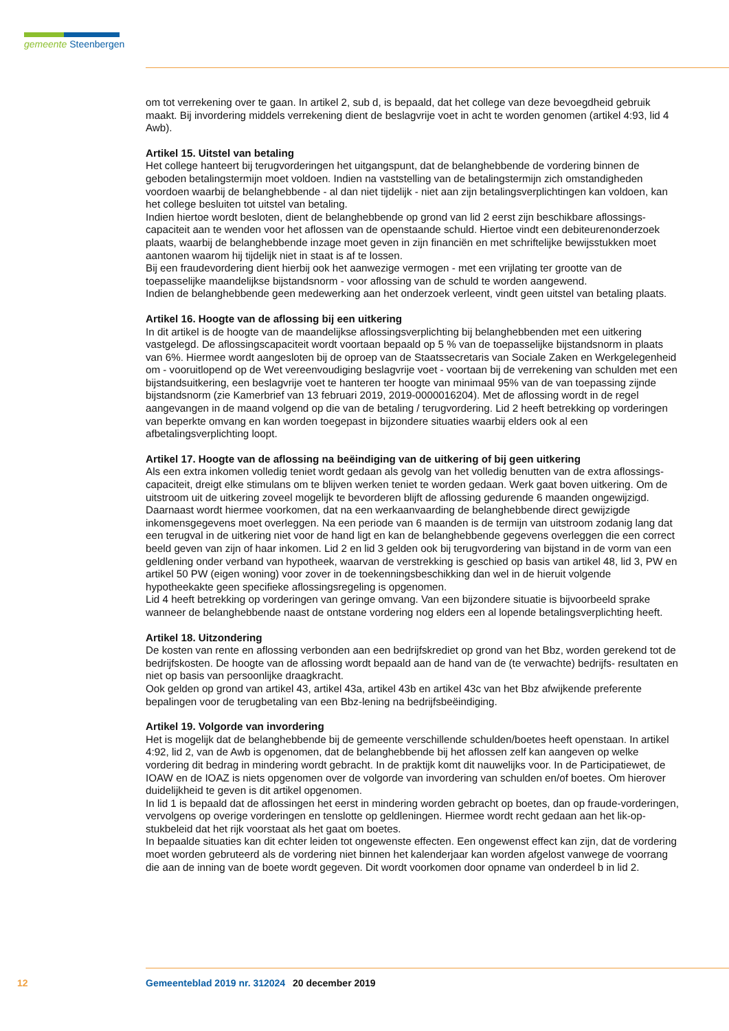gemeente Steenbergen
om tot verrekening over te gaan. In artikel 2, sub d, is bepaald, dat het college van deze bevoegdheid gebruik maakt. Bij invordering middels verrekening dient de beslagvrije voet in acht te worden genomen (artikel 4:93, lid 4 Awb).
Artikel 15. Uitstel van betaling
Het college hanteert bij terugvorderingen het uitgangspunt, dat de belanghebbende de vordering binnen de geboden betalingstermijn moet voldoen. Indien na vaststelling van de betalingstermijn zich omstandigheden voordoen waarbij de belanghebbende - al dan niet tijdelijk - niet aan zijn betalingsverplichtingen kan voldoen, kan het college besluiten tot uitstel van betaling.
Indien hiertoe wordt besloten, dient de belanghebbende op grond van lid 2 eerst zijn beschikbare aflossings-capaciteit aan te wenden voor het aflossen van de openstaande schuld. Hiertoe vindt een debiteurenonderzoek plaats, waarbij de belanghebbende inzage moet geven in zijn financiën en met schriftelijke bewijsstukken moet aantonen waarom hij tijdelijk niet in staat is af te lossen.
Bij een fraudevordering dient hierbij ook het aanwezige vermogen - met een vrijlating ter grootte van de toepasselijke maandelijkse bijstandsnorm - voor aflossing van de schuld te worden aangewend.
Indien de belanghebbende geen medewerking aan het onderzoek verleent, vindt geen uitstel van betaling plaats.
Artikel 16. Hoogte van de aflossing bij een uitkering
In dit artikel is de hoogte van de maandelijkse aflossingsverplichting bij belanghebbenden met een uitkering vastgelegd. De aflossingscapaciteit wordt voortaan bepaald op 5 % van de toepasselijke bijstandsnorm in plaats van 6%. Hiermee wordt aangesloten bij de oproep van de Staatssecretaris van Sociale Zaken en Werkgelegenheid om - vooruitlopend op de Wet vereenvoudiging beslagvrije voet - voortaan bij de verrekening van schulden met een bijstandsuitkering, een beslagvrije voet te hanteren ter hoogte van minimaal 95% van de van toepassing zijnde bijstandsnorm (zie Kamerbrief van 13 februari 2019, 2019-0000016204). Met de aflossing wordt in de regel aangevangen in de maand volgend op die van de betaling / terugvordering. Lid 2 heeft betrekking op vorderingen van beperkte omvang en kan worden toegepast in bijzondere situaties waarbij elders ook al een afbetalingsverplichting loopt.
Artikel 17. Hoogte van de aflossing na beëindiging van de uitkering of bij geen uitkering
Als een extra inkomen volledig teniet wordt gedaan als gevolg van het volledig benutten van de extra aflossings-capaciteit, dreigt elke stimulans om te blijven werken teniet te worden gedaan. Werk gaat boven uitkering. Om de uitstroom uit de uitkering zoveel mogelijk te bevorderen blijft de aflossing gedurende 6 maanden ongewijzigd. Daarnaast wordt hiermee voorkomen, dat na een werkaanvaarding de belanghebbende direct gewijzigde inkomensgegevens moet overleggen. Na een periode van 6 maanden is de termijn van uitstroom zodanig lang dat een terugval in de uitkering niet voor de hand ligt en kan de belanghebbende gegevens overleggen die een correct beeld geven van zijn of haar inkomen. Lid 2 en lid 3 gelden ook bij terugvordering van bijstand in de vorm van een geldlening onder verband van hypotheek, waarvan de verstrekking is geschied op basis van artikel 48, lid 3, PW en artikel 50 PW (eigen woning) voor zover in de toekenningsbeschikking dan wel in de hieruit volgende hypotheekakte geen specifieke aflossingsregeling is opgenomen.
Lid 4 heeft betrekking op vorderingen van geringe omvang. Van een bijzondere situatie is bijvoorbeeld sprake wanneer de belanghebbende naast de ontstane vordering nog elders een al lopende betalingsverplichting heeft.
Artikel 18. Uitzondering
De kosten van rente en aflossing verbonden aan een bedrijfskrediet op grond van het Bbz, worden gerekend tot de bedrijfskosten. De hoogte van de aflossing wordt bepaald aan de hand van de (te verwachte) bedrijfs- resultaten en niet op basis van persoonlijke draagkracht.
Ook gelden op grond van artikel 43, artikel 43a, artikel 43b en artikel 43c van het Bbz afwijkende preferente bepalingen voor de terugbetaling van een Bbz-lening na bedrijfsbeëindiging.
Artikel 19. Volgorde van invordering
Het is mogelijk dat de belanghebbende bij de gemeente verschillende schulden/boetes heeft openstaan. In artikel 4:92, lid 2, van de Awb is opgenomen, dat de belanghebbende bij het aflossen zelf kan aangeven op welke vordering dit bedrag in mindering wordt gebracht. In de praktijk komt dit nauwelijks voor. In de Participatiewet, de IOAW en de IOAZ is niets opgenomen over de volgorde van invordering van schulden en/of boetes. Om hierover duidelijkheid te geven is dit artikel opgenomen.
In lid 1 is bepaald dat de aflossingen het eerst in mindering worden gebracht op boetes, dan op fraude-vorderingen, vervolgens op overige vorderingen en tenslotte op geldleningen. Hiermee wordt recht gedaan aan het lik-op-stukbeleid dat het rijk voorstaat als het gaat om boetes.
In bepaalde situaties kan dit echter leiden tot ongewenste effecten. Een ongewenst effect kan zijn, dat de vordering moet worden gebruteerd als de vordering niet binnen het kalenderjaar kan worden afgelost vanwege de voorrang die aan de inning van de boete wordt gegeven. Dit wordt voorkomen door opname van onderdeel b in lid 2.
12 Gemeenteblad 2019 nr. 312024 20 december 2019